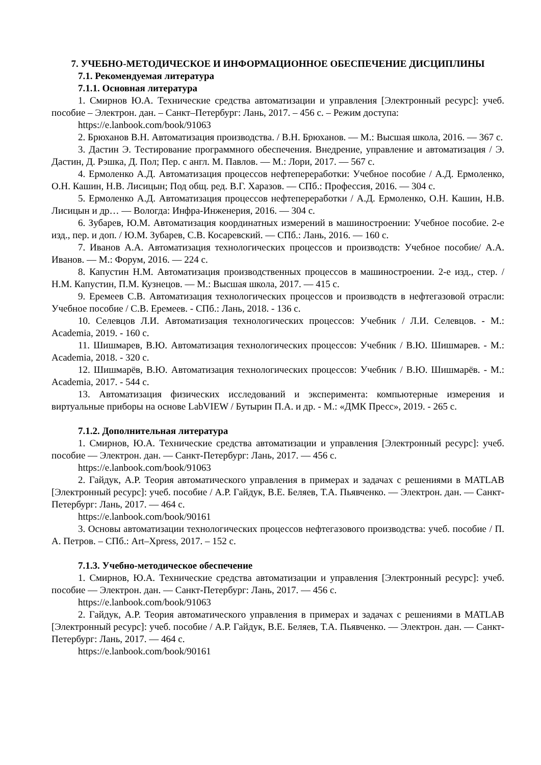7. УЧЕБНО-МЕТОДИЧЕСКОЕ И ИНФОРМАЦИОННОЕ ОБЕСПЕЧЕНИЕ ДИСЦИПЛИНЫ
7.1. Рекомендуемая литература
7.1.1. Основная литература
1. Смирнов Ю.А. Технические средства автоматизации и управления [Электронный ресурс]: учеб. пособие – Электрон. дан. – Санкт–Петербург: Лань, 2017. – 456 с. – Режим доступа:
https://e.lanbook.com/book/91063
2. Брюханов В.Н. Автоматизация производства. / В.Н. Брюханов. — М.: Высшая школа, 2016. — 367 с.
3. Дастин Э. Тестирование программного обеспечения. Внедрение, управление и автоматизация / Э. Дастин, Д. Рэшка, Д. Пол; Пер. с англ. М. Павлов. — М.: Лори, 2017. — 567 с.
4. Ермоленко А.Д. Автоматизация процессов нефтепереработки: Учебное пособие / А.Д. Ермоленко, О.Н. Кашин, Н.В. Лисицын; Под общ. ред. В.Г. Харазов. — СПб.: Профессия, 2016. — 304 с.
5. Ермоленко А.Д. Автоматизация процессов нефтепереработки / А.Д. Ермоленко, О.Н. Кашин, Н.В. Лисицын и др… — Вологда: Инфра-Инженерия, 2016. — 304 с.
6. Зубарев, Ю.М. Автоматизация координатных измерений в машиностроении: Учебное пособие. 2-е изд., пер. и доп. / Ю.М. Зубарев, С.В. Косаревский. — СПб.: Лань, 2016. — 160 с.
7. Иванов А.А. Автоматизация технологических процессов и производств: Учебное пособие/ А.А. Иванов. — М.: Форум, 2016. — 224 с.
8. Капустин Н.М. Автоматизация производственных процессов в машиностроении. 2-е изд., стер. / Н.М. Капустин, П.М. Кузнецов. — М.: Высшая школа, 2017. — 415 с.
9. Еремеев С.В. Автоматизация технологических процессов и производств в нефтегазовой отрасли: Учебное пособие / С.В. Еремеев. - СПб.: Лань, 2018. - 136 с.
10. Селевцов Л.И. Автоматизация технологических процессов: Учебник / Л.И. Селевцов. - М.: Academia, 2019. - 160 с.
11. Шишмарев, В.Ю. Автоматизация технологических процессов: Учебник / В.Ю. Шишмарев. - М.: Academia, 2018. - 320 с.
12. Шишмарёв, В.Ю. Автоматизация технологических процессов: Учебник / В.Ю. Шишмарёв. - М.: Academia, 2017. - 544 с.
13. Автоматизация физических исследований и эксперимента: компьютерные измерения и виртуальные приборы на основе LabVIEW / Бутырин П.А. и др. - М.: «ДМК Пресс», 2019. - 265 с.
7.1.2. Дополнительная литература
1. Смирнов, Ю.А. Технические средства автоматизации и управления [Электронный ресурс]: учеб. пособие — Электрон. дан. — Санкт-Петербург: Лань, 2017. — 456 с.
https://e.lanbook.com/book/91063
2. Гайдук, А.Р. Теория автоматического управления в примерах и задачах с решениями в MATLAB [Электронный ресурс]: учеб. пособие / А.Р. Гайдук, В.Е. Беляев, Т.А. Пьявченко. — Электрон. дан. — Санкт-Петербург: Лань, 2017. — 464 с.
https://e.lanbook.com/book/90161
3. Основы автоматизации технологических процессов нефтегазового производства: учеб. пособие / П. А. Петров. – СПб.: Art–Xpress, 2017. – 152 с.
7.1.3. Учебно-методическое обеспечение
1. Смирнов, Ю.А. Технические средства автоматизации и управления [Электронный ресурс]: учеб. пособие — Электрон. дан. — Санкт-Петербург: Лань, 2017. — 456 с.
https://e.lanbook.com/book/91063
2. Гайдук, А.Р. Теория автоматического управления в примерах и задачах с решениями в MATLAB [Электронный ресурс]: учеб. пособие / А.Р. Гайдук, В.Е. Беляев, Т.А. Пьявченко. — Электрон. дан. — Санкт-Петербург: Лань, 2017. — 464 с.
https://e.lanbook.com/book/90161